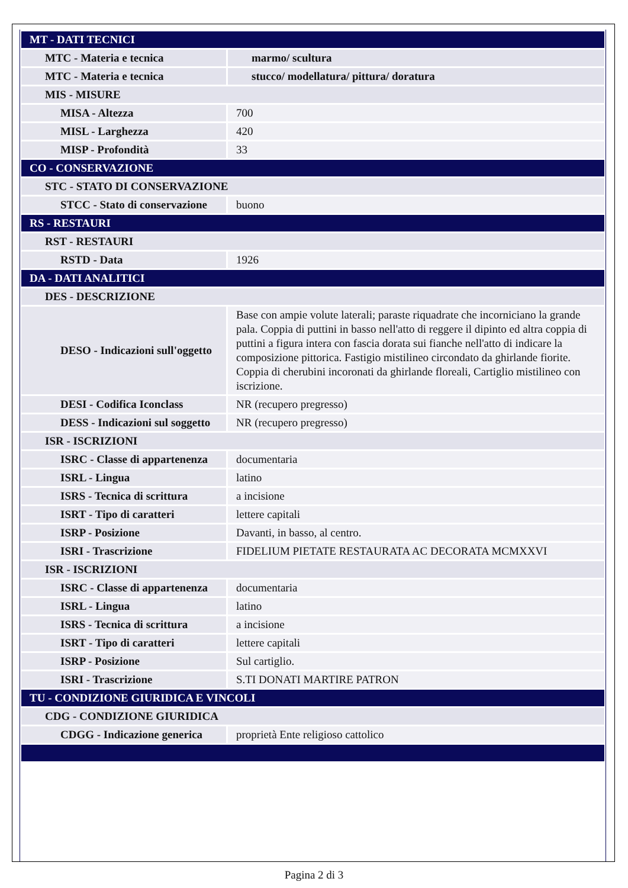| MT - DATI TECNICI | |
| MTC - Materia e tecnica | marmo/ scultura |
| MTC - Materia e tecnica | stucco/ modellatura/ pittura/ doratura |
| MIS - MISURE | |
| MISA - Altezza | 700 |
| MISL - Larghezza | 420 |
| MISP - Profondità | 33 |
| CO - CONSERVAZIONE | |
| STC - STATO DI CONSERVAZIONE | |
| STCC - Stato di conservazione | buono |
| RS - RESTAURI | |
| RST - RESTAURI | |
| RSTD - Data | 1926 |
| DA - DATI ANALITICI | |
| DES - DESCRIZIONE | |
| DESO - Indicazioni sull'oggetto | Base con ampie volute laterali; paraste riquadrate che incorniciano la grande pala. Coppia di puttini in basso nell'atto di reggere il dipinto ed altra coppia di puttini a figura intera con fascia dorata sui fianche nell'atto di indicare la composizione pittorica. Fastigio mistilineo circondato da ghirlande fiorite. Coppia di cherubini incoronati da ghirlande floreali, Cartiglio mistilineo con iscrizione. |
| DESI - Codifica Iconclass | NR (recupero pregresso) |
| DESS - Indicazioni sul soggetto | NR (recupero pregresso) |
| ISR - ISCRIZIONI | |
| ISRC - Classe di appartenenza | documentaria |
| ISRL - Lingua | latino |
| ISRS - Tecnica di scrittura | a incisione |
| ISRT - Tipo di caratteri | lettere capitali |
| ISRP - Posizione | Davanti, in basso, al centro. |
| ISRI - Trascrizione | FIDELIUM PIETATE RESTAURATA AC DECORATA MCMXXVI |
| ISR - ISCRIZIONI | |
| ISRC - Classe di appartenenza | documentaria |
| ISRL - Lingua | latino |
| ISRS - Tecnica di scrittura | a incisione |
| ISRT - Tipo di caratteri | lettere capitali |
| ISRP - Posizione | Sul cartiglio. |
| ISRI - Trascrizione | S.TI DONATI MARTIRE PATRON |
| TU - CONDIZIONE GIURIDICA E VINCOLI | |
| CDG - CONDIZIONE GIURIDICA | |
| CDGG - Indicazione generica | proprietà Ente religioso cattolico |
Pagina 2 di 3